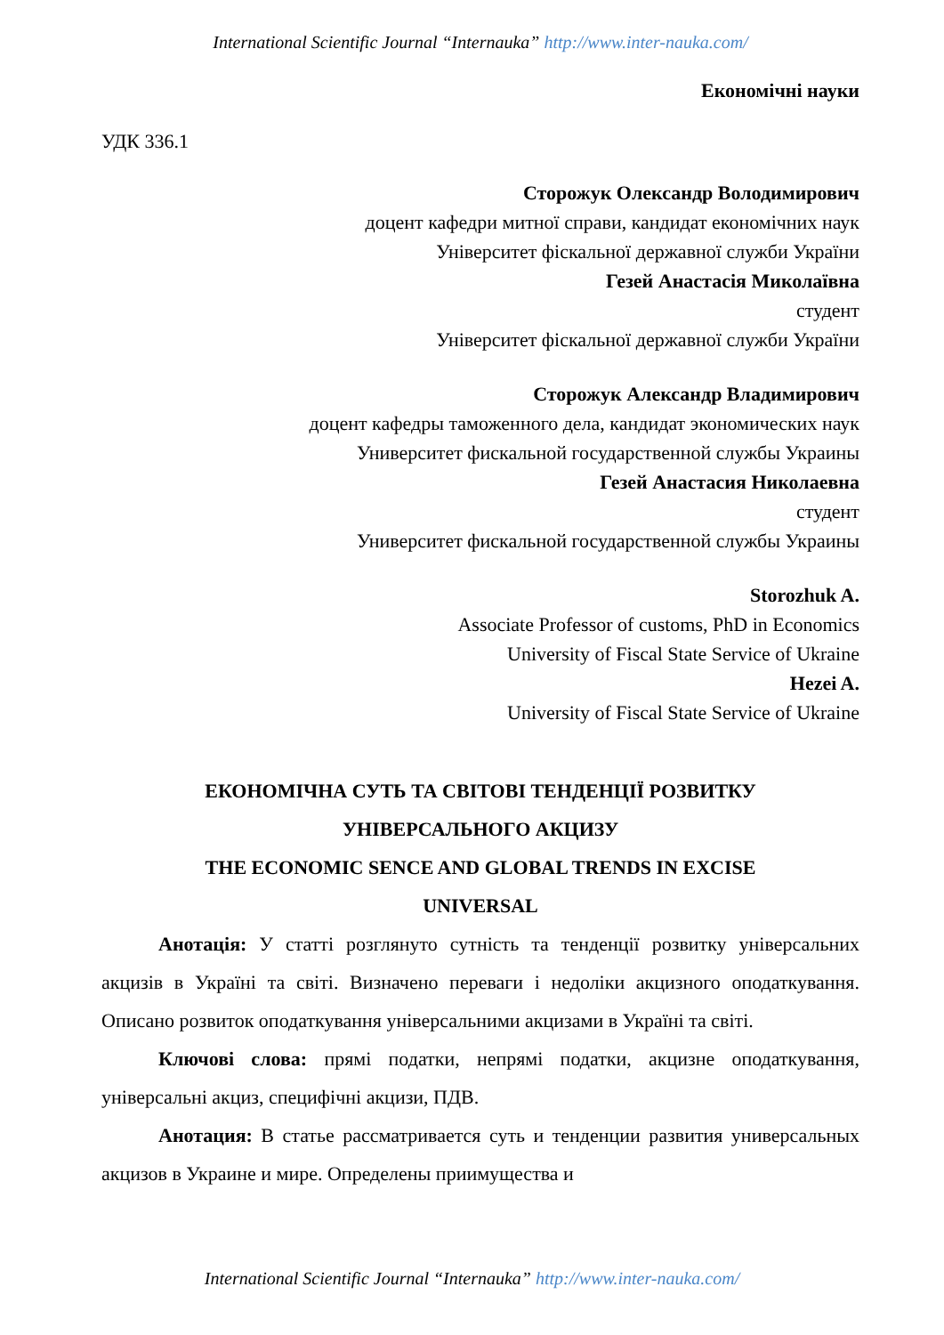International Scientific Journal “Internauka” http://www.inter-nauka.com/
Економічні науки
УДК 336.1
Сторожук Олександр Володимирович
доцент кафедри митної справи, кандидат економічних наук
Університет фіскальної державної служби України
Гезей Анастасія Миколаївна
студент
Університет фіскальної державної служби України
Сторожук Александр Владимирович
доцент кафедры таможенного дела, кандидат экономических наук
Университет фискальной государственной службы Украины
Гезей Анастасия Николаевна
студент
Университет фискальной государственной службы Украины
Storozhuk A.
Associate Professor of customs, PhD in Economics
University of Fiscal State Service of Ukraine
Hezei A.
University of Fiscal State Service of Ukraine
ЕКОНОМІЧНА СУТЬ ТА СВІТОВІ ТЕНДЕНЦІЇ РОЗВИТКУ
УНІВЕРСАЛЬНОГО АКЦИЗУ
THE ECONOMIC SENCE AND GLOBAL TRENDS IN EXCISE
UNIVERSAL
Анотація: У статті розглянуто сутність та тенденції розвитку універсальних акцизів в Україні та світі. Визначено переваги і недоліки акцизного оподаткування. Описано розвиток оподаткування універсальними акцизами в Україні та світі.
Ключові слова: прямі податки, непрямі податки, акцизне оподаткування, універсальні акциз, специфічні акцизи, ПДВ.
Анотация: В статье рассматривается суть и тенденции развития универсальных акцизов в Украине и мире. Определены приимущества и
International Scientific Journal “Internauka” http://www.inter-nauka.com/